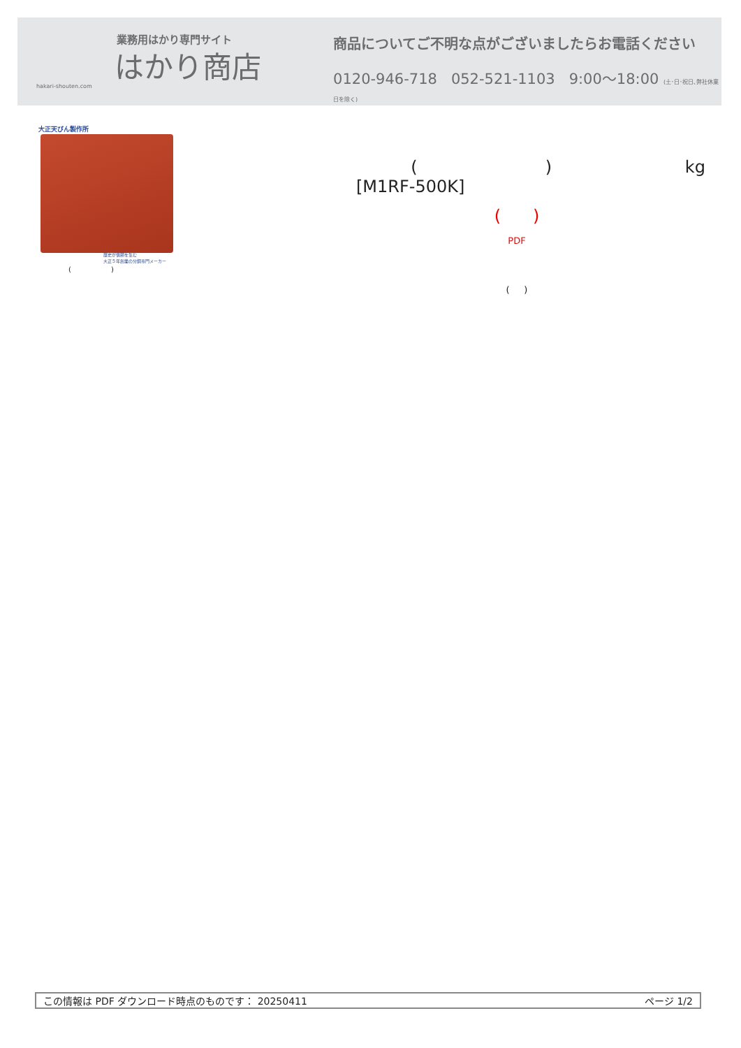業務用はかり専門サイト
はかり商店
hakari-shouten.com
商品についてご不明な点がございましたらお電話ください
0120-946-718 052-521-1103 9:00〜18:00 (土･日･祝日､弊社休業日を除く)
大正天びん製作所
歴史が信頼を生む
大正５年創業の分銅専門メーカー
( )
( ) kg
[M1RF-500K]
( )
PDF
( )
この情報は PDF ダウンロード時点のものです： 20250411 ページ 1/2